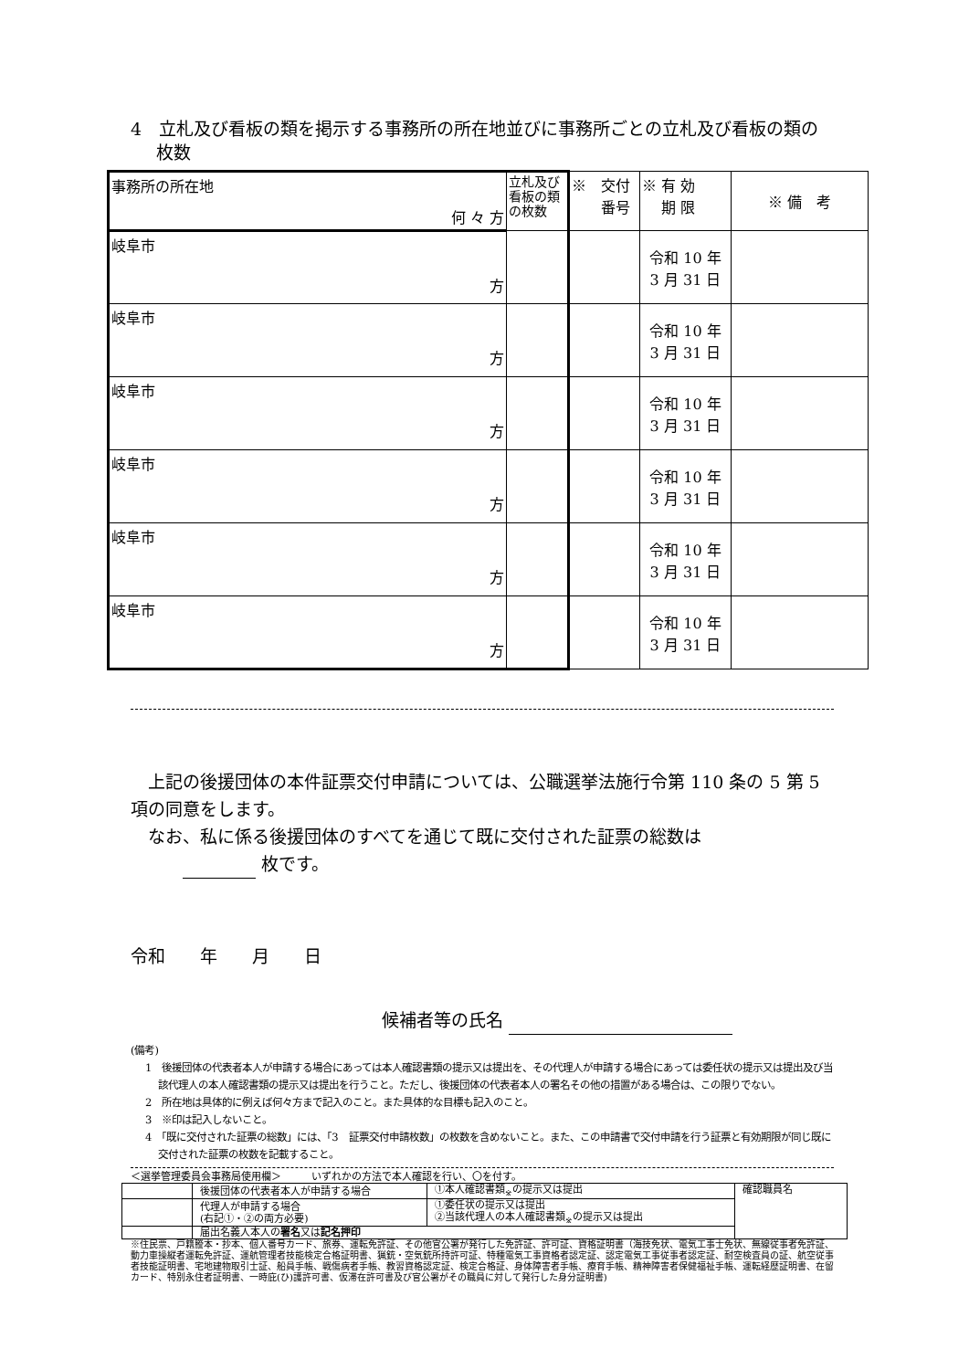4　立札及び看板の類を掲示する事務所の所在地並びに事務所ごとの立札及び看板の類の枚数
| 事務所の所在地 何 々 方 | 立札及び看板の類の枚数 | ※ 交付 番号 | ※ 有 効 期 限 | ※ 備 考 |
| 岐阜市 方 | | | 令和 10 年 3 月 31 日 | |
| 岐阜市 方 | | | 令和 10 年 3 月 31 日 | |
| 岐阜市 方 | | | 令和 10 年 3 月 31 日 | |
| 岐阜市 方 | | | 令和 10 年 3 月 31 日 | |
| 岐阜市 方 | | | 令和 10 年 3 月 31 日 | |
| 岐阜市 方 | | | 令和 10 年 3 月 31 日 | |
　上記の後援団体の本件証票交付申請については、公職選挙法施行令第 110 条の 5 第 5 項の同意をします。
　なお、私に係る後援団体のすべてを通じて既に交付された証票の総数は
　　　 枚です。
令和　　年　　月　　日
候補者等の氏名
(備考)
1　後援団体の代表者本人が申請する場合にあっては本人確認書類の提示又は提出を、その代理人が申請する場合にあっては委任状の提示又は提出及び当該代理人の本人確認書類の提示又は提出を行うこと。ただし、後援団体の代表者本人の署名その他の措置がある場合は、この限りでない。
2　所在地は具体的に例えば何々方まで記入のこと。また具体的な目標も記入のこと。
3　※印は記入しないこと。
4　「既に交付された証票の総数」には、「3　証票交付申請枚数」の枚数を含めないこと。また、この申請書で交付申請を行う証票と有効期限が同じ既に交付された証票の枚数を記載すること。
＜選挙管理委員会事務局使用欄＞　　　いずれかの方法で本人確認を行い、〇を付す。
| | 後援団体の代表者本人が申請する場合 | ①本人確認書類<sub>※</sub>の提示又は提出 | 確認職員名 |
| | 代理人が申請する場合 (右記①・②の両方必要) | ①委任状の提示又は提出 ②当該代理人の本人確認書類<sub>※</sub>の提示又は提出 | |
| | 届出名義人本人の 署名 又は 記名押印 | | |
※住民票、戸籍謄本・抄本、個人番号カード、旅券、運転免許証、その他官公署が発行した免許証、許可証、資格証明書（海技免状、電気工事士免状、無線従事者免許証、動力車操縦者運転免許証、運航管理者技能検定合格証明書、猟銃・空気銃所持許可証、特種電気工事資格者認定証、認定電気工事従事者認定証、耐空検査員の証、航空従事者技能証明書、宅地建物取引士証、船員手帳、戦傷病者手帳、教習資格認定証、検定合格証、身体障害者手帳、療育手帳、精神障害者保健福祉手帳、運転経歴証明書、在留カード、特別永住者証明書、一時庇(ひ)護許可書、仮滞在許可書及び官公署がその職員に対して発行した身分証明書)